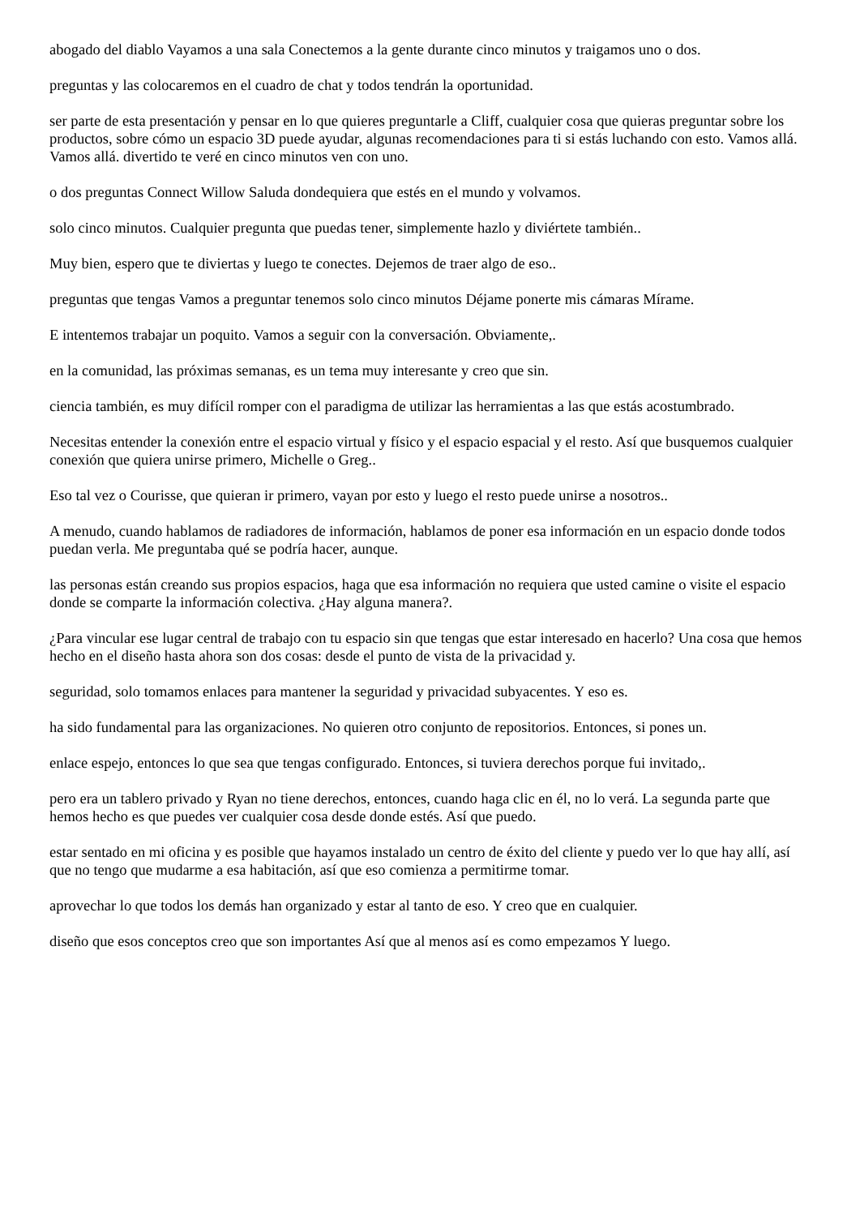abogado del diablo Vayamos a una sala Conectemos a la gente durante cinco minutos y traigamos uno o dos.
preguntas y las colocaremos en el cuadro de chat y todos tendrán la oportunidad.
ser parte de esta presentación y pensar en lo que quieres preguntarle a Cliff, cualquier cosa que quieras preguntar sobre los productos, sobre cómo un espacio 3D puede ayudar, algunas recomendaciones para ti si estás luchando con esto. Vamos allá. Vamos allá. divertido te veré en cinco minutos ven con uno.
o dos preguntas Connect Willow Saluda dondequiera que estés en el mundo y volvamos.
solo cinco minutos. Cualquier pregunta que puedas tener, simplemente hazlo y diviértete también..
Muy bien, espero que te diviertas y luego te conectes. Dejemos de traer algo de eso..
preguntas que tengas Vamos a preguntar tenemos solo cinco minutos Déjame ponerte mis cámaras Mírame.
E intentemos trabajar un poquito. Vamos a seguir con la conversación. Obviamente,.
en la comunidad, las próximas semanas, es un tema muy interesante y creo que sin.
ciencia también, es muy difícil romper con el paradigma de utilizar las herramientas a las que estás acostumbrado.
Necesitas entender la conexión entre el espacio virtual y físico y el espacio espacial y el resto. Así que busquemos cualquier conexión que quiera unirse primero, Michelle o Greg..
Eso tal vez o Courisse, que quieran ir primero, vayan por esto y luego el resto puede unirse a nosotros..
A menudo, cuando hablamos de radiadores de información, hablamos de poner esa información en un espacio donde todos puedan verla. Me preguntaba qué se podría hacer, aunque.
las personas están creando sus propios espacios, haga que esa información no requiera que usted camine o visite el espacio donde se comparte la información colectiva. ¿Hay alguna manera?.
¿Para vincular ese lugar central de trabajo con tu espacio sin que tengas que estar interesado en hacerlo? Una cosa que hemos hecho en el diseño hasta ahora son dos cosas: desde el punto de vista de la privacidad y.
seguridad, solo tomamos enlaces para mantener la seguridad y privacidad subyacentes. Y eso es.
ha sido fundamental para las organizaciones. No quieren otro conjunto de repositorios. Entonces, si pones un.
enlace espejo, entonces lo que sea que tengas configurado. Entonces, si tuviera derechos porque fui invitado,.
pero era un tablero privado y Ryan no tiene derechos, entonces, cuando haga clic en él, no lo verá. La segunda parte que hemos hecho es que puedes ver cualquier cosa desde donde estés. Así que puedo.
estar sentado en mi oficina y es posible que hayamos instalado un centro de éxito del cliente y puedo ver lo que hay allí, así que no tengo que mudarme a esa habitación, así que eso comienza a permitirme tomar.
aprovechar lo que todos los demás han organizado y estar al tanto de eso. Y creo que en cualquier.
diseño que esos conceptos creo que son importantes Así que al menos así es como empezamos Y luego.